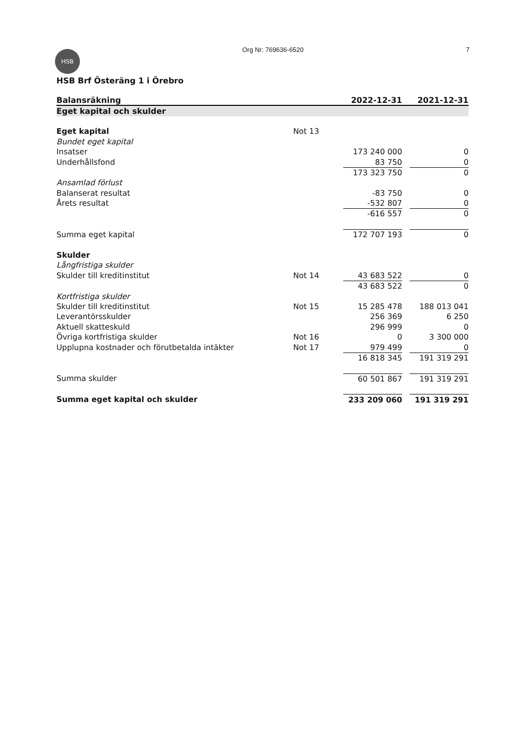HSB
Org Nr: 769636-6520 7
HSB Brf Österäng 1 i Örebro
| Balansräkning | | 2022-12-31 | | 2021-12-31 |
| --- | --- | --- | --- | --- |
| Eget kapital och skulder | | | | |
| Eget kapital | Not 13 | | | |
| Bundet eget kapital | | | | |
| Insatser | | 173 240 000 | | 0 |
| Underhållsfond | | 83 750 | | 0 |
| | | 173 323 750 | | 0 |
| Ansamlad förlust | | | | |
| Balanserat resultat | | -83 750 | | 0 |
| Årets resultat | | -532 807 | | 0 |
| | | -616 557 | | 0 |
| Summa eget kapital | | 172 707 193 | | 0 |
| Skulder | | | | |
| Långfristiga skulder | | | | |
| Skulder till kreditinstitut | Not 14 | 43 683 522 | | 0 |
| | | 43 683 522 | | 0 |
| Kortfristiga skulder | | | | |
| Skulder till kreditinstitut | Not 15 | 15 285 478 | | 188 013 041 |
| Leverantörsskulder | | 256 369 | | 6 250 |
| Aktuell skatteskuld | | 296 999 | | 0 |
| Övriga kortfristiga skulder | Not 16 | 0 | | 3 300 000 |
| Upplupna kostnader och förutbetalda intäkter | Not 17 | 979 499 | | 0 |
| | | 16 818 345 | | 191 319 291 |
| Summa skulder | | 60 501 867 | | 191 319 291 |
| Summa eget kapital och skulder | | 233 209 060 | | 191 319 291 |